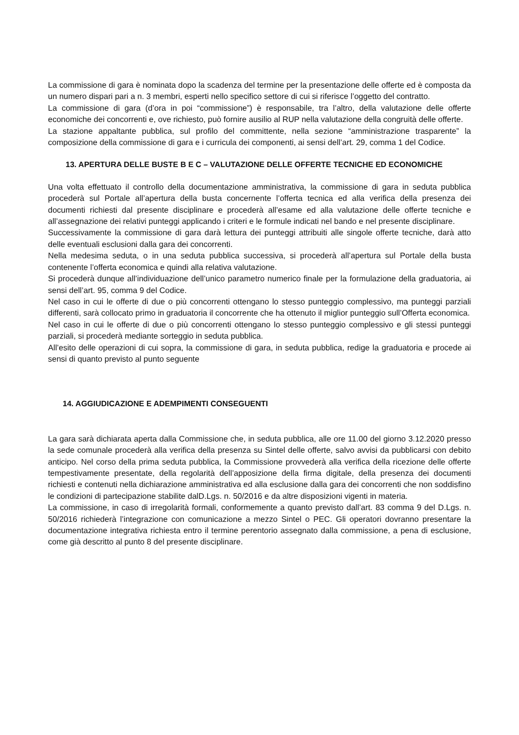La commissione di gara è nominata dopo la scadenza del termine per la presentazione delle offerte ed è composta da un numero dispari pari a n. 3 membri, esperti nello specifico settore di cui si riferisce l’oggetto del contratto.
La commissione di gara (d’ora in poi “commissione”) è responsabile, tra l’altro, della valutazione delle offerte economiche dei concorrenti e, ove richiesto, può fornire ausilio al RUP nella valutazione della congruità delle offerte.
La stazione appaltante pubblica, sul profilo del committente, nella sezione “amministrazione trasparente” la composizione della commissione di gara e i curricula dei componenti, ai sensi dell’art. 29, comma 1 del Codice.
13. APERTURA DELLE BUSTE B E C – VALUTAZIONE DELLE OFFERTE TECNICHE ED ECONOMICHE
Una volta effettuato il controllo della documentazione amministrativa, la commissione di gara in seduta pubblica procederà sul Portale all’apertura della busta concernente l’offerta tecnica ed alla verifica della presenza dei documenti richiesti dal presente disciplinare e procederà all’esame ed alla valutazione delle offerte tecniche e all’assegnazione dei relativi punteggi applicando i criteri e le formule indicati nel bando e nel presente disciplinare.
Successivamente la commissione di gara darà lettura dei punteggi attribuiti alle singole offerte tecniche, darà atto delle eventuali esclusioni dalla gara dei concorrenti.
Nella medesima seduta, o in una seduta pubblica successiva, si procederà all’apertura sul Portale della busta contenente l’offerta economica e quindi alla relativa valutazione.
Si procederà dunque all’individuazione dell’unico parametro numerico finale per la formulazione della graduatoria, ai sensi dell’art. 95, comma 9 del Codice.
Nel caso in cui le offerte di due o più concorrenti ottengano lo stesso punteggio complessivo, ma punteggi parziali differenti, sarà collocato primo in graduatoria il concorrente che ha ottenuto il miglior punteggio sull’Offerta economica.
Nel caso in cui le offerte di due o più concorrenti ottengano lo stesso punteggio complessivo e gli stessi punteggi parziali, si procederà mediante sorteggio in seduta pubblica.
All’esito delle operazioni di cui sopra, la commissione di gara, in seduta pubblica, redige la graduatoria e procede ai sensi di quanto previsto al punto seguente
14. AGGIUDICAZIONE E ADEMPIMENTI CONSEGUENTI
La gara sarà dichiarata aperta dalla Commissione che, in seduta pubblica, alle ore 11.00 del giorno 3.12.2020 presso la sede comunale procederà alla verifica della presenza su Sintel delle offerte, salvo avvisi da pubblicarsi con debito anticipo. Nel corso della prima seduta pubblica, la Commissione provvederà alla verifica della ricezione delle offerte tempestivamente presentate, della regolarità dell’apposizione della firma digitale, della presenza dei documenti richiesti e contenuti nella dichiarazione amministrativa ed alla esclusione dalla gara dei concorrenti che non soddisfino le condizioni di partecipazione stabilite dalD.Lgs. n. 50/2016 e da altre disposizioni vigenti in materia.
La commissione, in caso di irregolarità formali, conformemente a quanto previsto dall’art. 83 comma 9 del D.Lgs. n. 50/2016 richiederà l’integrazione con comunicazione a mezzo Sintel o PEC. Gli operatori dovranno presentare la documentazione integrativa richiesta entro il termine perentorio assegnato dalla commissione, a pena di esclusione, come già descritto al punto 8 del presente disciplinare.